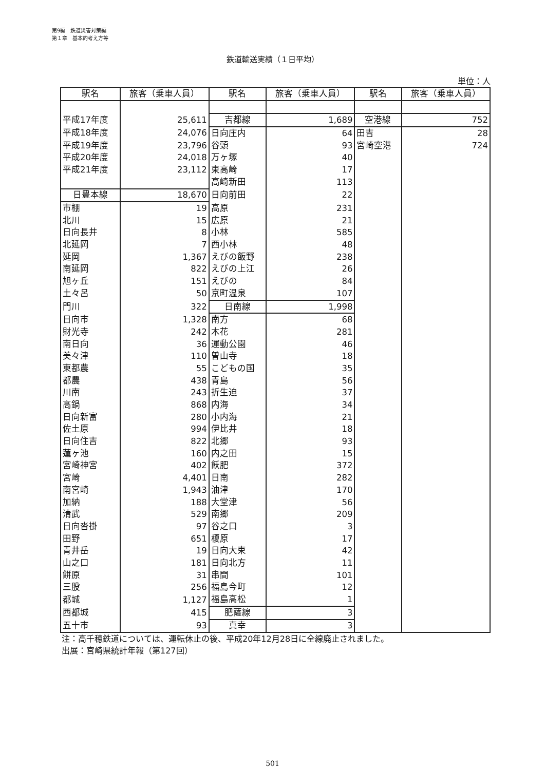第9編　鉄道災害対策編
第１章　基本的考え方等
鉄道輸送実績（１日平均）
単位：人
| 駅名 | 旅客（乗車人員） | 駅名 | 旅客（乗車人員） | 駅名 | 旅客（乗車人員） |
| --- | --- | --- | --- | --- | --- |
| 平成17年度 | 25,611 | 吉都線 | 1,689 | 空港線 | 752 |
| 平成18年度 | 24,076 | 日向庄内 | 64 | 田吉 | 28 |
| 平成19年度 | 23,796 | 谷頭 | 93 | 宮崎空港 | 724 |
| 平成20年度 | 24,018 | 万ヶ塚 | 40 | | |
| 平成21年度 | 23,112 | 東高崎 | 17 | | |
| | | 高崎新田 | 113 | | |
| 日豊本線 | 18,670 | 日向前田 | 22 | | |
| 市棚 | 19 | 高原 | 231 | | |
| 北川 | 15 | 広原 | 21 | | |
| 日向長井 | 8 | 小林 | 585 | | |
| 北延岡 | 7 | 西小林 | 48 | | |
| 延岡 | 1,367 | えびの飯野 | 238 | | |
| 南延岡 | 822 | えびの上江 | 26 | | |
| 旭ヶ丘 | 151 | えびの | 84 | | |
| 土々呂 | 50 | 京町温泉 | 107 | | |
| 門川 | 322 | 日南線 | 1,998 | | |
| 日向市 | 1,328 | 南方 | 68 | | |
| 財光寺 | 242 | 木花 | 281 | | |
| 南日向 | 36 | 運動公園 | 46 | | |
| 美々津 | 110 | 曽山寺 | 18 | | |
| 東都農 | 55 | こどもの国 | 35 | | |
| 都農 | 438 | 青島 | 56 | | |
| 川南 | 243 | 折生迫 | 37 | | |
| 高鍋 | 868 | 内海 | 34 | | |
| 日向新富 | 280 | 小内海 | 21 | | |
| 佐土原 | 994 | 伊比井 | 18 | | |
| 日向住吉 | 822 | 北郷 | 93 | | |
| 蓮ヶ池 | 160 | 内之田 | 15 | | |
| 宮崎神宮 | 402 | 飫肥 | 372 | | |
| 宮崎 | 4,401 | 日南 | 282 | | |
| 南宮崎 | 1,943 | 油津 | 170 | | |
| 加納 | 188 | 大堂津 | 56 | | |
| 清武 | 529 | 南郷 | 209 | | |
| 日向沓掛 | 97 | 谷之口 | 3 | | |
| 田野 | 651 | 榎原 | 17 | | |
| 青井岳 | 19 | 日向大束 | 42 | | |
| 山之口 | 181 | 日向北方 | 11 | | |
| 餅原 | 31 | 串間 | 101 | | |
| 三股 | 256 | 福島今町 | 12 | | |
| 都城 | 1,127 | 福島高松 | 1 | | |
| 西都城 | 415 | 肥薩線 | 3 | | |
| 五十市 | 93 | 真幸 | 3 | | |
注：高千穂鉄道については、運転休止の後、平成20年12月28日に全線廃止されました。
出展：宮崎県統計年報（第127回）
501